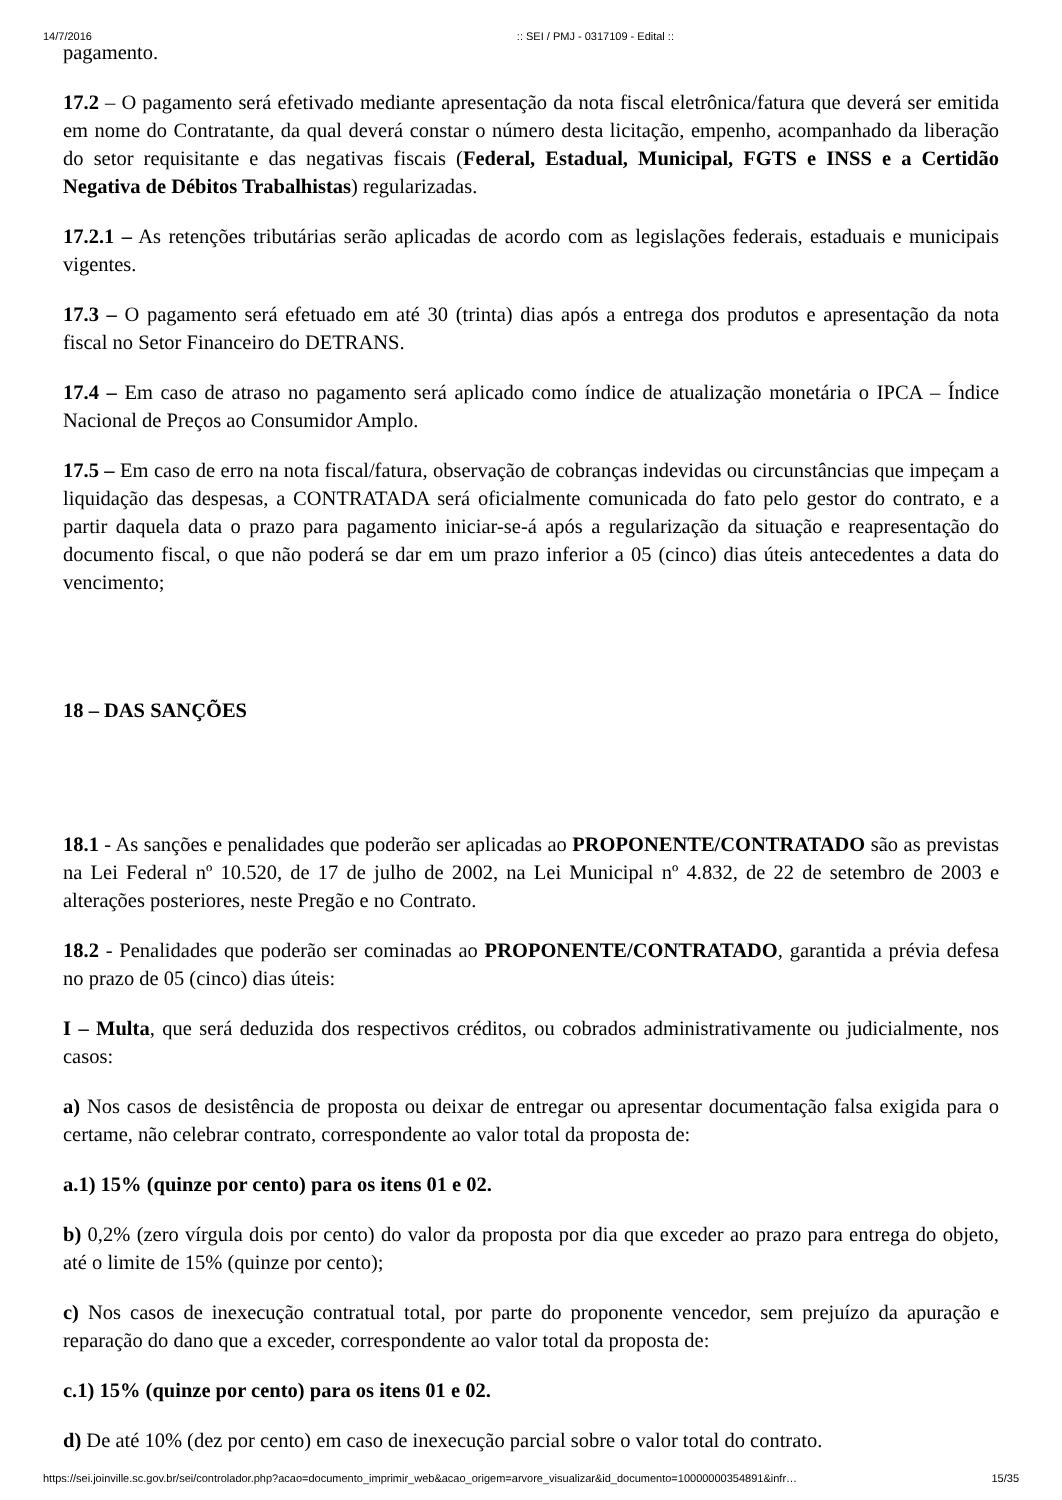14/7/2016:: SEI / PMJ - 0317109 - Edital ::
pagamento.
17.2 – O pagamento será efetivado mediante apresentação da nota fiscal eletrônica/fatura que deverá ser emitida em nome do Contratante, da qual deverá constar o número desta licitação, empenho, acompanhado da liberação do setor requisitante e das negativas fiscais (Federal, Estadual, Municipal, FGTS e INSS e a Certidão Negativa de Débitos Trabalhistas) regularizadas.
17.2.1 – As retenções tributárias serão aplicadas de acordo com as legislações federais, estaduais e municipais vigentes.
17.3 – O pagamento será efetuado em até 30 (trinta) dias após a entrega dos produtos e apresentação da nota fiscal no Setor Financeiro do DETRANS.
17.4 – Em caso de atraso no pagamento será aplicado como índice de atualização monetária o IPCA – Índice Nacional de Preços ao Consumidor Amplo.
17.5 – Em caso de erro na nota fiscal/fatura, observação de cobranças indevidas ou circunstâncias que impeçam a liquidação das despesas, a CONTRATADA será oficialmente comunicada do fato pelo gestor do contrato, e a partir daquela data o prazo para pagamento iniciar-se-á após a regularização da situação e reapresentação do documento fiscal, o que não poderá se dar em um prazo inferior a 05 (cinco) dias úteis antecedentes a data do vencimento;
18 – DAS SANÇÕES
18.1 - As sanções e penalidades que poderão ser aplicadas ao PROPONENTE/CONTRATADO são as previstas na Lei Federal nº 10.520, de 17 de julho de 2002, na Lei Municipal nº 4.832, de 22 de setembro de 2003 e alterações posteriores, neste Pregão e no Contrato.
18.2 - Penalidades que poderão ser cominadas ao PROPONENTE/CONTRATADO, garantida a prévia defesa no prazo de 05 (cinco) dias úteis:
I – Multa, que será deduzida dos respectivos créditos, ou cobrados administrativamente ou judicialmente, nos casos:
a) Nos casos de desistência de proposta ou deixar de entregar ou apresentar documentação falsa exigida para o certame, não celebrar contrato, correspondente ao valor total da proposta de:
a.1) 15% (quinze por cento) para os itens 01 e 02.
b) 0,2% (zero vírgula dois por cento) do valor da proposta por dia que exceder ao prazo para entrega do objeto, até o limite de 15% (quinze por cento);
c) Nos casos de inexecução contratual total, por parte do proponente vencedor, sem prejuízo da apuração e reparação do dano que a exceder, correspondente ao valor total da proposta de:
c.1) 15% (quinze por cento) para os itens 01 e 02.
d) De até 10% (dez por cento) em caso de inexecução parcial sobre o valor total do contrato.
https://sei.joinville.sc.gov.br/sei/controlador.php?acao=documento_imprimir_web&acao_origem=arvore_visualizar&id_documento=10000000354891&infr… 15/35